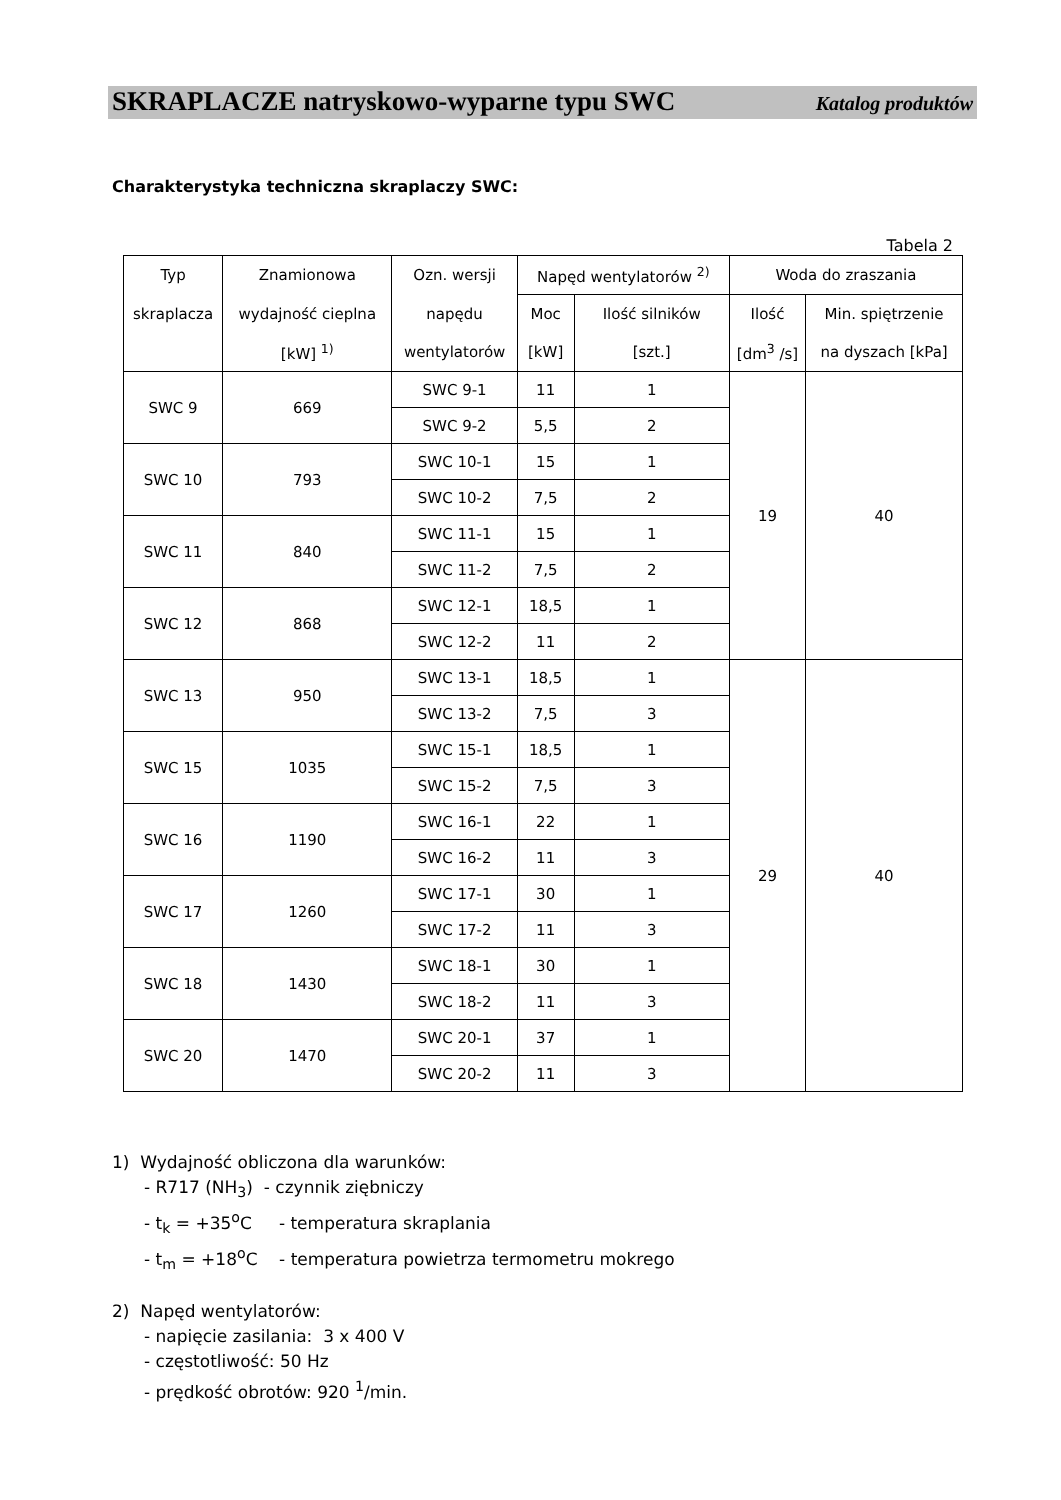SKRAPLACZE natryskowo-wyparne typu SWC Katalog produktów
Charakterystyka techniczna skraplaczy SWC:
Tabela 2
| Typ | Znamionowa | Ozn. wersji | Napęd wentylatorów <sup>2)</sup> | | Woda do zraszania | |
| --- | --- | --- | --- | --- | --- | --- |
| skraplacza | wydajność cieplna | napędu | Moc | Ilość silników | Ilość | Min. spiętrzenie |
| | [kW] <sup>1)</sup> | wentylatorów | [kW] | [szt.] | [dm<sup>3</sup> /s] | na dyszach [kPa] |
| SWC 9 | 669 | SWC 9-1 | 11 | 1 | 19 | 40 |
| | | SWC 9-2 | 5,5 | 2 | | |
| SWC 10 | 793 | SWC 10-1 | 15 | 1 | | |
| | | SWC 10-2 | 7,5 | 2 | | |
| SWC 11 | 840 | SWC 11-1 | 15 | 1 | | |
| | | SWC 11-2 | 7,5 | 2 | | |
| SWC 12 | 868 | SWC 12-1 | 18,5 | 1 | | |
| | | SWC 12-2 | 11 | 2 | | |
| SWC 13 | 950 | SWC 13-1 | 18,5 | 1 | 29 | 40 |
| | | SWC 13-2 | 7,5 | 3 | | |
| SWC 15 | 1035 | SWC 15-1 | 18,5 | 1 | | |
| | | SWC 15-2 | 7,5 | 3 | | |
| SWC 16 | 1190 | SWC 16-1 | 22 | 1 | | |
| | | SWC 16-2 | 11 | 3 | | |
| SWC 17 | 1260 | SWC 17-1 | 30 | 1 | | |
| | | SWC 17-2 | 11 | 3 | | |
| SWC 18 | 1430 | SWC 18-1 | 30 | 1 | | |
| | | SWC 18-2 | 11 | 3 | | |
| SWC 20 | 1470 | SWC 20-1 | 37 | 1 | | |
| | | SWC 20-2 | 11 | 3 | | |
1) Wydajność obliczona dla warunków:
- R717 (NH<sub>3</sub>) - czynnik ziębniczy
- t<sub>k</sub> = +35<sup>o</sup>C - temperatura skraplania
- t<sub>m</sub> = +18<sup>o</sup>C - temperatura powietrza termometru mokrego
2) Napęd wentylatorów:
- napięcie zasilania: 3 x 400 V
- częstotliwość: 50 Hz
- prędkość obrotów: 920 <sup>1</sup>/min.